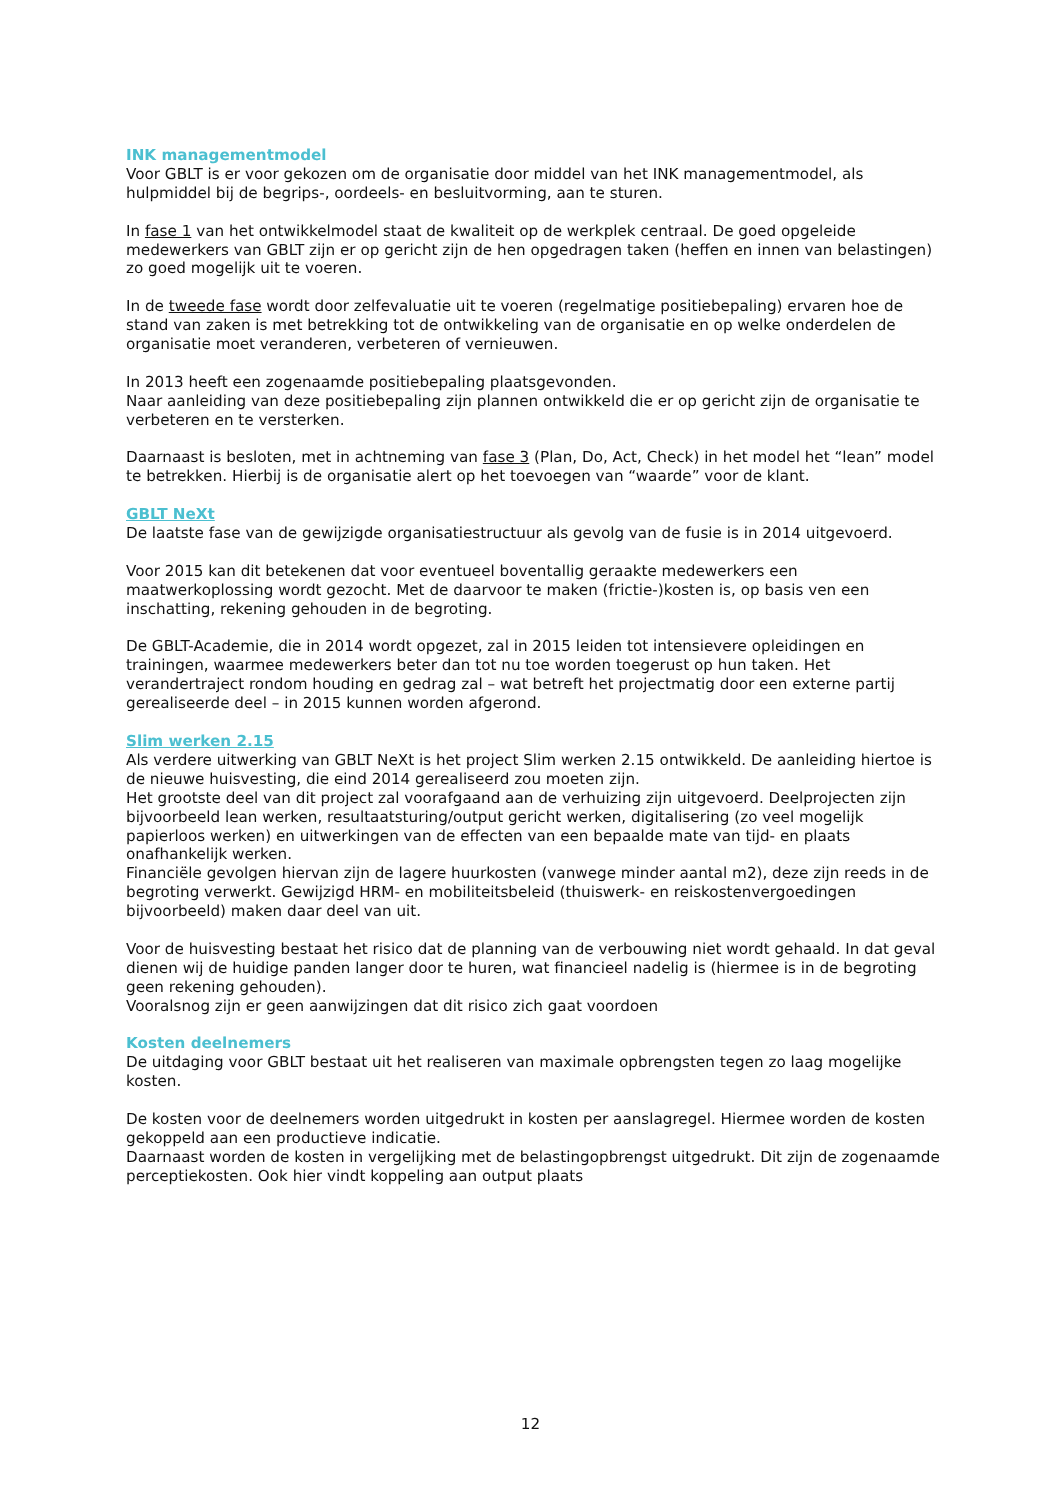INK managementmodel
Voor GBLT is er voor gekozen om de organisatie door middel van het INK managementmodel, als hulpmiddel bij de begrips-, oordeels- en besluitvorming, aan te sturen.
In fase 1 van het ontwikkelmodel staat de kwaliteit op de werkplek centraal. De goed opgeleide medewerkers van GBLT zijn er op gericht zijn de hen opgedragen taken (heffen en innen van belastingen) zo goed mogelijk uit te voeren.
In de tweede fase wordt door zelfevaluatie uit te voeren (regelmatige positiebepaling) ervaren hoe de stand van zaken is met betrekking tot de ontwikkeling van de organisatie en op welke onderdelen de organisatie moet veranderen, verbeteren of vernieuwen.
In 2013 heeft een zogenaamde positiebepaling plaatsgevonden.
Naar aanleiding van deze positiebepaling zijn plannen ontwikkeld die er op gericht zijn de organisatie te verbeteren en te versterken.
Daarnaast is besloten, met in achtneming van fase 3 (Plan, Do, Act, Check) in het model het “lean” model te betrekken. Hierbij is de organisatie alert op het toevoegen van “waarde” voor de klant.
GBLT NeXt
De laatste fase van de gewijzigde organisatiestructuur als gevolg van de fusie is in 2014 uitgevoerd.
Voor 2015 kan dit betekenen dat voor eventueel boventallig geraakte medewerkers een maatwerkoplossing wordt gezocht. Met de daarvoor te maken (frictie-)kosten is, op basis ven een inschatting, rekening gehouden in de begroting.
De GBLT-Academie, die in 2014 wordt opgezet, zal in 2015 leiden tot intensievere opleidingen en trainingen, waarmee medewerkers beter dan tot nu toe worden toegerust op hun taken. Het verandertraject rondom houding en gedrag zal – wat betreft het projectmatig door een externe partij gerealiseerde deel – in 2015 kunnen worden afgerond.
Slim werken 2.15
Als verdere uitwerking van GBLT NeXt is het project Slim werken 2.15 ontwikkeld. De aanleiding hiertoe is de nieuwe huisvesting, die eind 2014 gerealiseerd zou moeten zijn.
Het grootste deel van dit project zal voorafgaand aan de verhuizing zijn uitgevoerd. Deelprojecten zijn bijvoorbeeld lean werken, resultaatsturing/output gericht werken, digitalisering (zo veel mogelijk papierloos werken) en uitwerkingen van de effecten van een bepaalde mate van tijd- en plaats onafhankelijk werken.
Financiële gevolgen hiervan zijn de lagere huurkosten (vanwege minder aantal m2), deze zijn reeds in de begroting verwerkt. Gewijzigd HRM- en mobiliteitsbeleid (thuiswerk- en reiskostenvergoedingen bijvoorbeeld) maken daar deel van uit.
Voor de huisvesting bestaat het risico dat de planning van de verbouwing niet wordt gehaald. In dat geval dienen wij de huidige panden langer door te huren, wat financieel nadelig is (hiermee is in de begroting geen rekening gehouden).
Vooralsnog zijn er geen aanwijzingen dat dit risico zich gaat voordoen
Kosten deelnemers
De uitdaging voor GBLT bestaat uit het realiseren van maximale opbrengsten tegen zo laag mogelijke kosten.
De kosten voor de deelnemers worden uitgedrukt in kosten per aanslagregel. Hiermee worden de kosten gekoppeld aan een productieve indicatie.
Daarnaast worden de kosten in vergelijking met de belastingopbrengst uitgedrukt. Dit zijn de zogenaamde perceptiekosten. Ook hier vindt koppeling aan output plaats
12